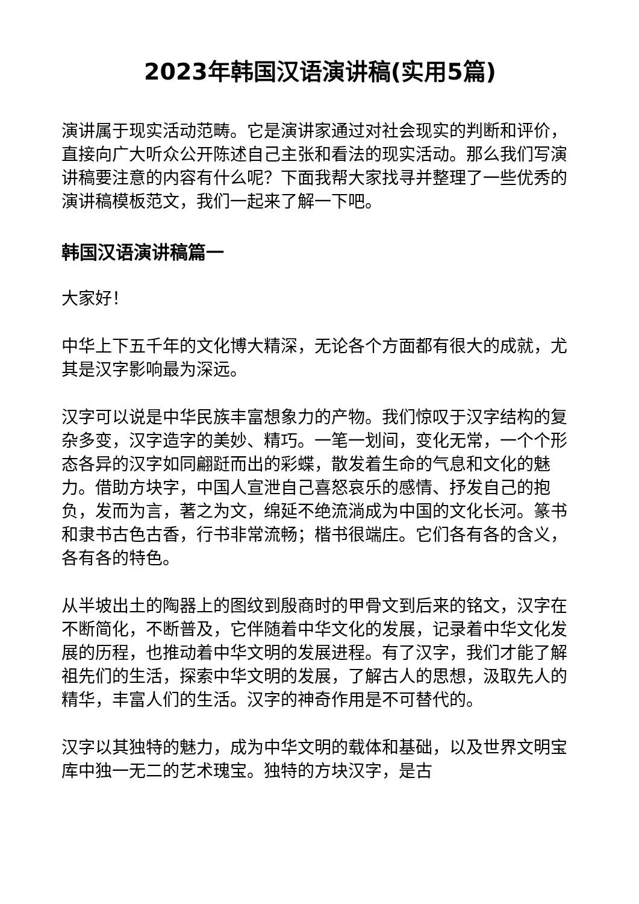2023年韩国汉语演讲稿(实用5篇)
演讲属于现实活动范畴。它是演讲家通过对社会现实的判断和评价，直接向广大听众公开陈述自己主张和看法的现实活动。那么我们写演讲稿要注意的内容有什么呢？下面我帮大家找寻并整理了一些优秀的演讲稿模板范文，我们一起来了解一下吧。
韩国汉语演讲稿篇一
大家好！
中华上下五千年的文化博大精深，无论各个方面都有很大的成就，尤其是汉字影响最为深远。
汉字可以说是中华民族丰富想象力的产物。我们惊叹于汉字结构的复杂多变，汉字造字的美妙、精巧。一笔一划间，变化无常，一个个形态各异的汉字如同翩跹而出的彩蝶，散发着生命的气息和文化的魅力。借助方块字，中国人宣泄自己喜怒哀乐的感情、抒发自己的抱负，发而为言，著之为文，绵延不绝流淌成为中国的文化长河。篆书和隶书古色古香，行书非常流畅；楷书很端庄。它们各有各的含义，各有各的特色。
从半坡出土的陶器上的图纹到殷商时的甲骨文到后来的铭文，汉字在不断简化，不断普及，它伴随着中华文化的发展，记录着中华文化发展的历程，也推动着中华文明的发展进程。有了汉字，我们才能了解祖先们的生活，探索中华文明的发展，了解古人的思想，汲取先人的精华，丰富人们的生活。汉字的神奇作用是不可替代的。
汉字以其独特的魅力，成为中华文明的载体和基础，以及世界文明宝库中独一无二的艺术瑰宝。独特的方块汉字，是古